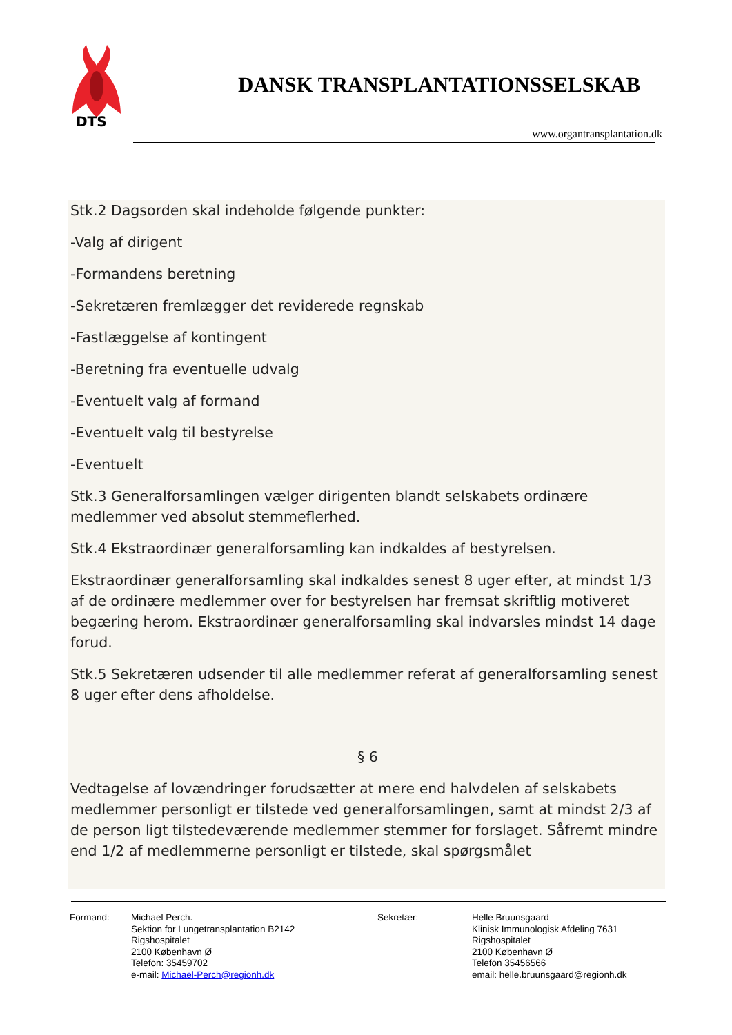DTS
DANSK TRANSPLANTATIONSSELSKAB
www.organtransplantation.dk
Stk.2 Dagsorden skal indeholde følgende punkter:
-Valg af dirigent
-Formandens beretning
-Sekretæren fremlægger det reviderede regnskab
-Fastlæggelse af kontingent
-Beretning fra eventuelle udvalg
-Eventuelt valg af formand
-Eventuelt valg til bestyrelse
-Eventuelt
Stk.3 Generalforsamlingen vælger dirigenten blandt selskabets ordinære medlemmer ved absolut stemmeflerhed.
Stk.4 Ekstraordinær generalforsamling kan indkaldes af bestyrelsen.
Ekstraordinær generalforsamling skal indkaldes senest 8 uger efter, at mindst 1/3 af de ordinære medlemmer over for bestyrelsen har fremsat skriftlig motiveret begæring herom. Ekstraordinær generalforsamling skal indvarsles mindst 14 dage forud.
Stk.5 Sekretæren udsender til alle medlemmer referat af generalforsamling senest 8 uger efter dens afholdelse.
§ 6
Vedtagelse af lovændringer forudsætter at mere end halvdelen af selskabets medlemmer personligt er tilstede ved generalforsamlingen, samt at mindst 2/3 af de person ligt tilstedeværende medlemmer stemmer for forslaget. Såfremt mindre end 1/2 af medlemmerne personligt er tilstede, skal spørgsmålet
Formand: Michael Perch.
Sektion for Lungetransplantation B2142
Rigshospitalet
2100 København Ø
Telefon: 35459702
e-mail: Michael-Perch@regionh.dk
Sekretær: Helle Bruunsgaard
Klinisk Immunologisk Afdeling 7631
Rigshospitalet
2100 København Ø
Telefon 35456566
email: helle.bruunsgaard@regionh.dk